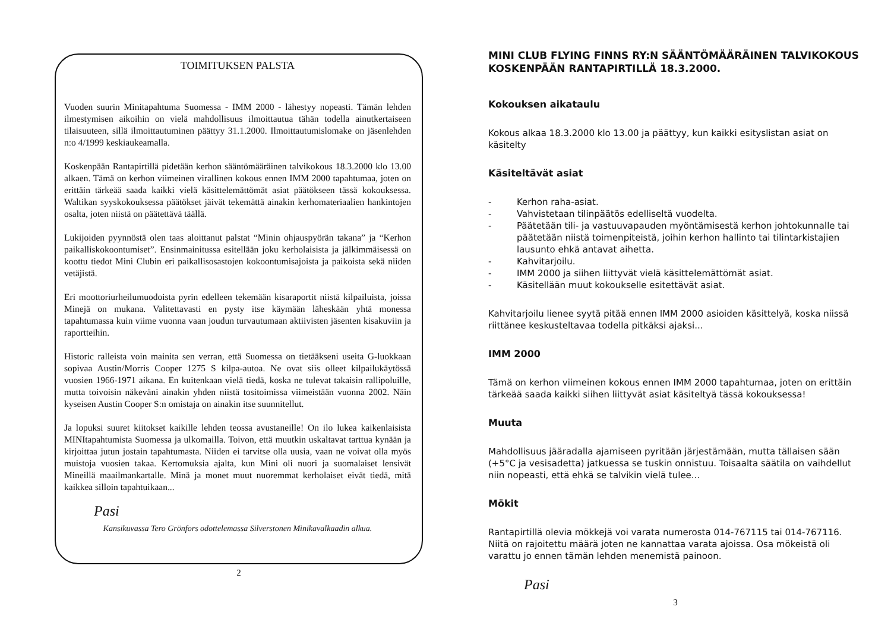TOIMITUKSEN PALSTA
Vuoden suurin Minitapahtuma Suomessa - IMM 2000 - lähestyy nopeasti. Tämän lehden ilmestymisen aikoihin on vielä mahdollisuus ilmoittautua tähän todella ainutkertaiseen tilaisuuteen, sillä ilmoittautuminen päättyy 31.1.2000. Ilmoittautumislomake on jäsenlehden n:o 4/1999 keskiaukeamalla.
Koskenpään Rantapirtillä pidetään kerhon sääntömääräinen talvikokous 18.3.2000 klo 13.00 alkaen. Tämä on kerhon viimeinen virallinen kokous ennen IMM 2000 tapahtumaa, joten on erittäin tärkeää saada kaikki vielä käsittelemättömät asiat päätökseen tässä kokouksessa. Waltikan syyskokouksessa päätökset jäivät tekemättä ainakin kerhomateriaalien hankintojen osalta, joten niistä on päätettävä täällä.
Lukijoiden pyynnöstä olen taas aloittanut palstat “Minin ohjauspyörän takana” ja “Kerhon paikalliskokoontumiset”. Ensinmainitussa esitellään joku kerholaisista ja jälkimmäisessä on koottu tiedot Mini Clubin eri paikallisosastojen kokoontumisajoista ja paikoista sekä niiden vetäjistä.
Eri moottoriurheilumuodoista pyrin edelleen tekemään kisaraportit niistä kilpailuista, joissa Minejä on mukana. Valitettavasti en pysty itse käymään läheskään yhtä monessa tapahtumassa kuin viime vuonna vaan joudun turvautumaan aktiivisten jäsenten kisakuviin ja raportteihin.
Historic ralleista voin mainita sen verran, että Suomessa on tietääkseni useita G-luokkaan sopivaa Austin/Morris Cooper 1275 S kilpa-autoa. Ne ovat siis olleet kilpailukäytössä vuosien 1966-1971 aikana. En kuitenkaan vielä tiedä, koska ne tulevat takaisin rallipoluille, mutta toivoisin näkeväni ainakin yhden niistä tositoimissa viimeistään vuonna 2002. Näin kyseisen Austin Cooper S:n omistaja on ainakin itse suunnitellut.
Ja lopuksi suuret kiitokset kaikille lehden teossa avustaneille! On ilo lukea kaikenlaisista MINItapahtumista Suomessa ja ulkomailla. Toivon, että muutkin uskaltavat tarttua kynään ja kirjoittaa jutun jostain tapahtumasta. Niiden ei tarvitse olla uusia, vaan ne voivat olla myös muistoja vuosien takaa. Kertomuksia ajalta, kun Mini oli nuori ja suomalaiset lensivät Mineillä maailmankartalle. Minä ja monet muut nuoremmat kerholaiset eivät tiedä, mitä kaikkea silloin tapahtuikaan...
Pasi
Kansikuvassa Tero Grönfors odottelemassa Silverstonen Minikavalkaadin alkua.
2
MINI CLUB FLYING FINNS RY:N SÄÄNTÖMÄÄRÄINEN TALVIKOKOUS KOSKENPÄÄN RANTAPIRTILLÄ 18.3.2000.
Kokouksen aikataulu
Kokous alkaa 18.3.2000 klo 13.00 ja päättyy, kun kaikki esityslistan asiat on käsitelty
Käsiteltävät asiat
- Kerhon raha-asiat.
- Vahvistetaan tilinpäätös edelliseltä vuodelta.
- Päätetään tili- ja vastuuvapauden myöntämisestä kerhon johtokunnalle tai päätetään niistä toimenpiteistä, joihin kerhon hallinto tai tilintarkistajien lausunto ehkä antavat aihetta.
- Kahvitarjoilu.
- IMM 2000 ja siihen liittyvät vielä käsittelemättömät asiat.
- Käsitellään muut kokoukselle esitettävät asiat.
Kahvitarjoilu lienee syytä pitää ennen IMM 2000 asioiden käsittelyä, koska niissä riittänee keskusteltavaa todella pitkäksi ajaksi...
IMM 2000
Tämä on kerhon viimeinen kokous ennen IMM 2000 tapahtumaa, joten on erittäin tärkeää saada kaikki siihen liittyvät asiat käsiteltyä tässä kokouksessa!
Muuta
Mahdollisuus jääradalla ajamiseen pyritään järjestämään, mutta tällaisen sään (+5°C ja vesisadetta) jatkuessa se tuskin onnistuu. Toisaalta säätila on vaihdellut niin nopeasti, että ehkä se talvikin vielä tulee...
Mökit
Rantapirtillä olevia mökkejä voi varata numerosta 014-767115 tai 014-767116. Niitä on rajoitettu määrä joten ne kannattaa varata ajoissa. Osa mökeistä oli varattu jo ennen tämän lehden menemistä painoon.
Pasi
3